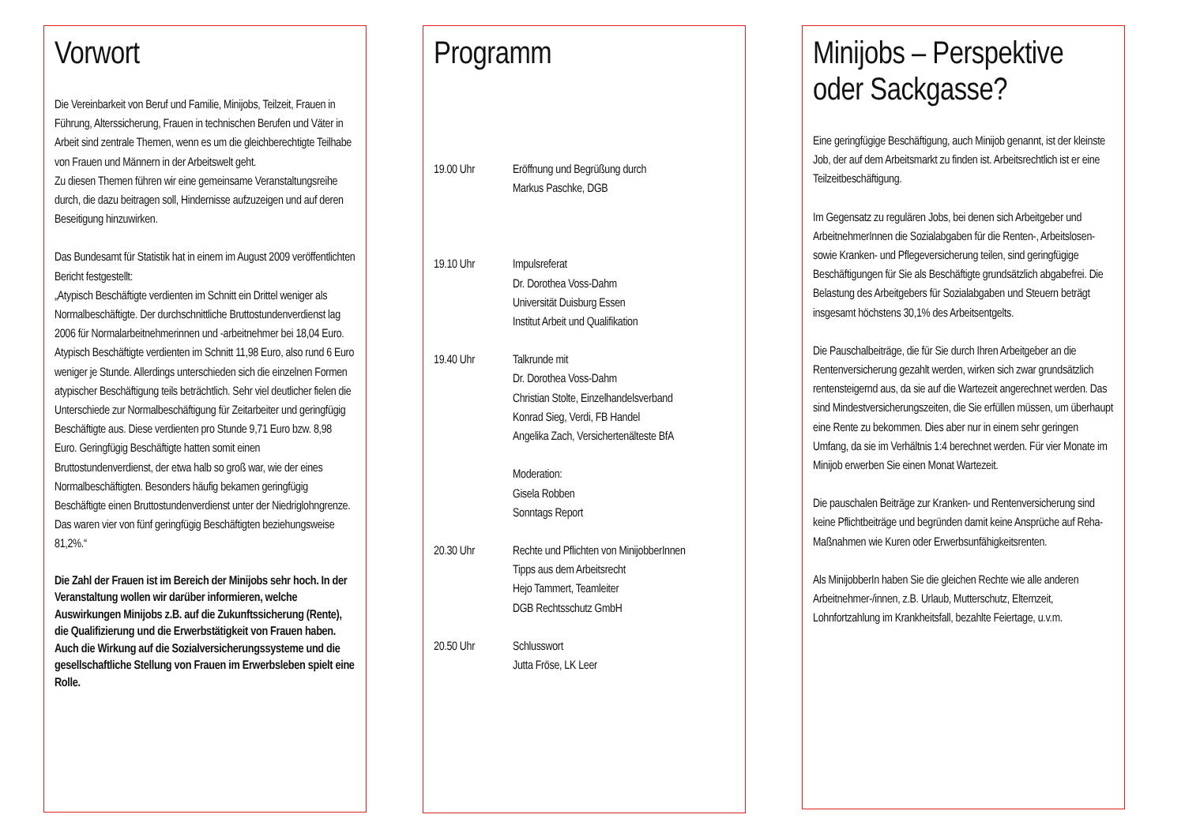Vorwort
Die Vereinbarkeit von Beruf und Familie, Minijobs, Teilzeit, Frauen in Führung, Alterssicherung, Frauen in technischen Berufen und Väter in Arbeit sind zentrale Themen, wenn es um die gleichberechtigte Teilhabe von Frauen und Männern in der Arbeitswelt geht.
Zu diesen Themen führen wir eine gemeinsame Veranstaltungsreihe durch, die dazu beitragen soll, Hindernisse aufzuzeigen und auf deren Beseitigung hinzuwirken.
Das Bundesamt für Statistik hat in einem im August 2009 veröffentlichten Bericht festgestellt:
„Atypisch Beschäftigte verdienten im Schnitt ein Drittel weniger als Normalbeschäftigte. Der durchschnittliche Bruttostundenverdienst lag 2006 für Normalarbeitnehmerinnen und -arbeitnehmer bei 18,04 Euro. Atypisch Beschäftigte verdienten im Schnitt 11,98 Euro, also rund 6 Euro weniger je Stunde. Allerdings unterschieden sich die einzelnen Formen atypischer Beschäftigung teils beträchtlich. Sehr viel deutlicher fielen die Unterschiede zur Normalbeschäftigung für Zeitarbeiter und geringfügig Beschäftigte aus. Diese verdienten pro Stunde 9,71 Euro bzw. 8,98 Euro. Geringfügig Beschäftigte hatten somit einen Bruttostundenverdienst, der etwa halb so groß war, wie der eines Normalbeschäftigten. Besonders häufig bekamen geringfügig Beschäftigte einen Bruttostundenverdienst unter der Niedriglohngrenze. Das waren vier von fünf geringfügig Beschäftigten beziehungsweise 81,2%.“
Die Zahl der Frauen ist im Bereich der Minijobs sehr hoch. In der Veranstaltung wollen wir darüber informieren, welche Auswirkungen Minijobs z.B. auf die Zukunftssicherung (Rente), die Qualifizierung und die Erwerbstätigkeit von Frauen haben. Auch die Wirkung auf die Sozialversicherungssysteme und die gesellschaftliche Stellung von Frauen im Erwerbsleben spielt eine Rolle.
Programm
| 19.00 Uhr | Eröffnung und Begrüßung durch Markus Paschke, DGB |
| 19.10 Uhr | Impulsreferat Dr. Dorothea Voss-Dahm Universität Duisburg Essen Institut Arbeit und Qualifikation |
| 19.40 Uhr | Talkrunde mit Dr. Dorothea Voss-Dahm Christian Stolte, Einzelhandelsverband Konrad Sieg, Verdi, FB Handel Angelika Zach, Versichertenälteste BfA Moderation: Gisela Robben Sonntags Report |
| 20.30 Uhr | Rechte und Pflichten von MinijobberInnen Tipps aus dem Arbeitsrecht Hejo Tammert, Teamleiter DGB Rechtsschutz GmbH |
| 20.50 Uhr | Schlusswort Jutta Fröse, LK Leer |
Minijobs – Perspektive oder Sackgasse?
Eine geringfügige Beschäftigung, auch Minijob genannt, ist der kleinste Job, der auf dem Arbeitsmarkt zu finden ist. Arbeitsrechtlich ist er eine Teilzeitbeschäftigung.
Im Gegensatz zu regulären Jobs, bei denen sich Arbeitgeber und ArbeitnehmerInnen die Sozialabgaben für die Renten-, Arbeitslosen- sowie Kranken- und Pflegeversicherung teilen, sind geringfügige Beschäftigungen für Sie als Beschäftigte grundsätzlich abgabefrei. Die Belastung des Arbeitgebers für Sozialabgaben und Steuern beträgt insgesamt höchstens 30,1% des Arbeitsentgelts.
Die Pauschalbeiträge, die für Sie durch Ihren Arbeitgeber an die Rentenversicherung gezahlt werden, wirken sich zwar grundsätzlich rentensteigernd aus, da sie auf die Wartezeit angerechnet werden. Das sind Mindestversicherungszeiten, die Sie erfüllen müssen, um überhaupt eine Rente zu bekommen. Dies aber nur in einem sehr geringen Umfang, da sie im Verhältnis 1:4 berechnet werden. Für vier Monate im Minijob erwerben Sie einen Monat Wartezeit.
Die pauschalen Beiträge zur Kranken- und Rentenversicherung sind keine Pflichtbeiträge und begründen damit keine Ansprüche auf Reha-Maßnahmen wie Kuren oder Erwerbsunfähigkeitsrenten.
Als MinijobberIn haben Sie die gleichen Rechte wie alle anderen Arbeitnehmer-/innen, z.B. Urlaub, Mutterschutz, Elternzeit, Lohnfortzahlung im Krankheitsfall, bezahlte Feiertage, u.v.m.